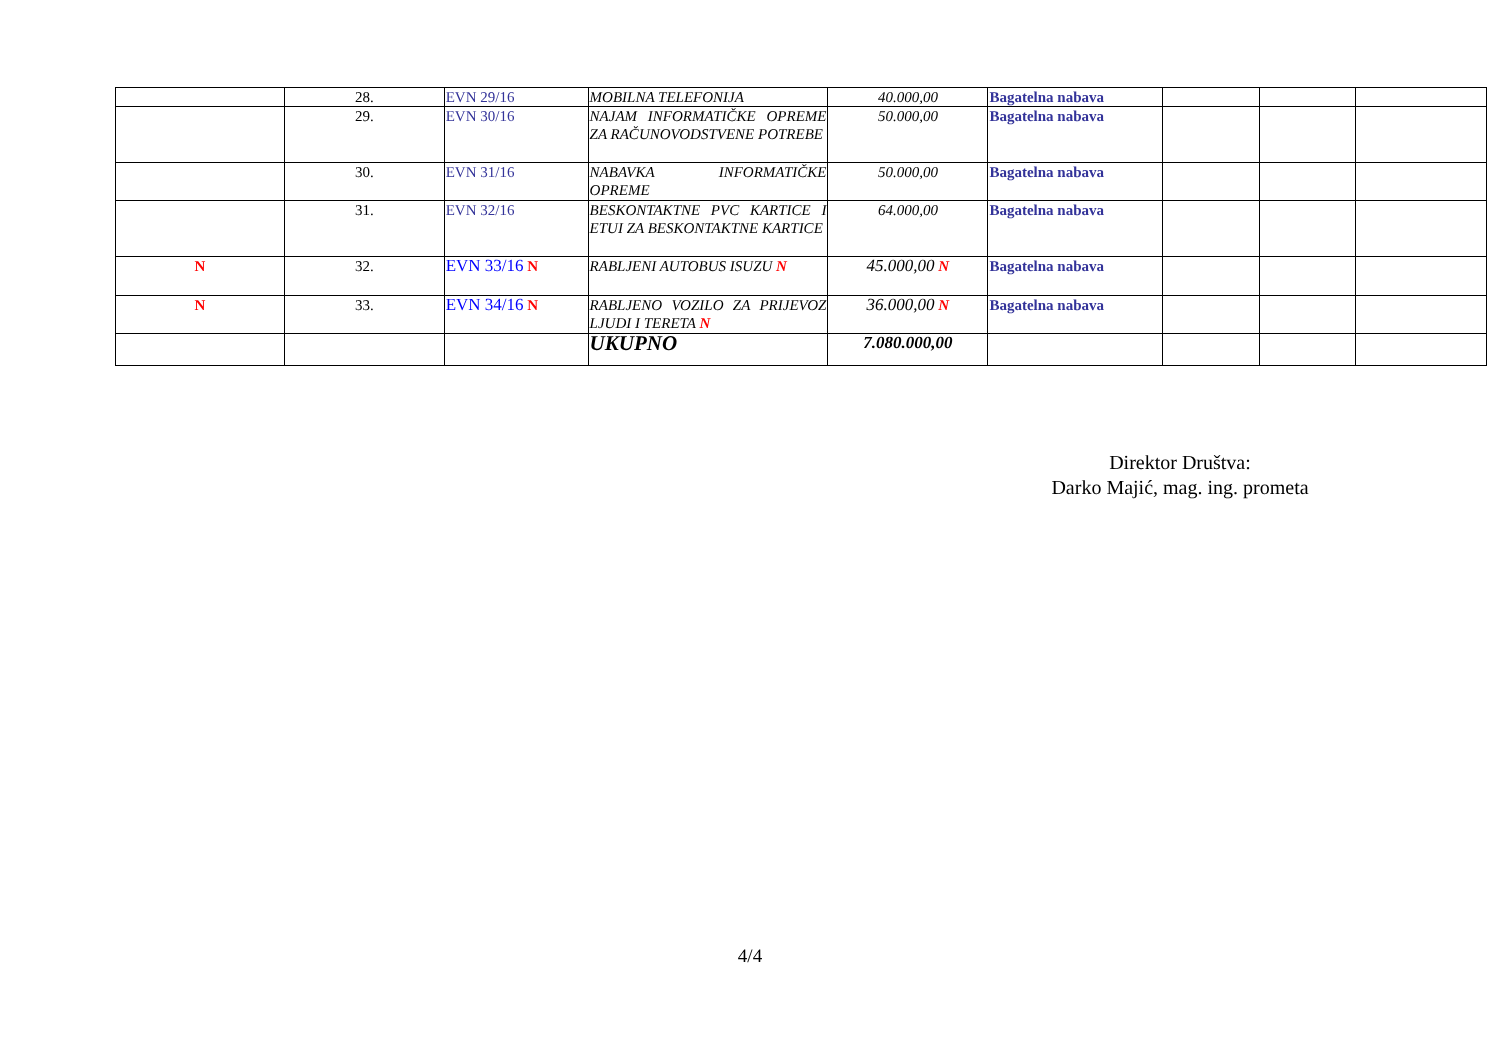| | 28. | EVN 29/16 | MOBILNA TELEFONIJA | 40.000,00 | Bagatelna nabava | | | |
| | 29. | EVN 30/16 | NAJAM INFORMATIČKE OPREME ZA RAČUNOVODSTVENE POTREBE | 50.000,00 | Bagatelna nabava | | | |
| | 30. | EVN 31/16 | NABAVKA INFORMATIČKE OPREME | 50.000,00 | Bagatelna nabava | | | |
| | 31. | EVN 32/16 | BESKONTAKTNE PVC KARTICE I ETUI ZA BESKONTAKTNE KARTICE | 64.000,00 | Bagatelna nabava | | | |
| N | 32. | EVN 33/16 N | RABLJENI AUTOBUS ISUZU N | 45.000,00 N | Bagatelna nabava | | | |
| N | 33. | EVN 34/16 N | RABLJENO VOZILO ZA PRIJEVOZ LJUDI I TERETA N | 36.000,00 N | Bagatelna nabava | | | |
| | | | UKUPNO | 7.080.000,00 | | | | |
Direktor Društva:
Darko Majić, mag. ing. prometa
4/4